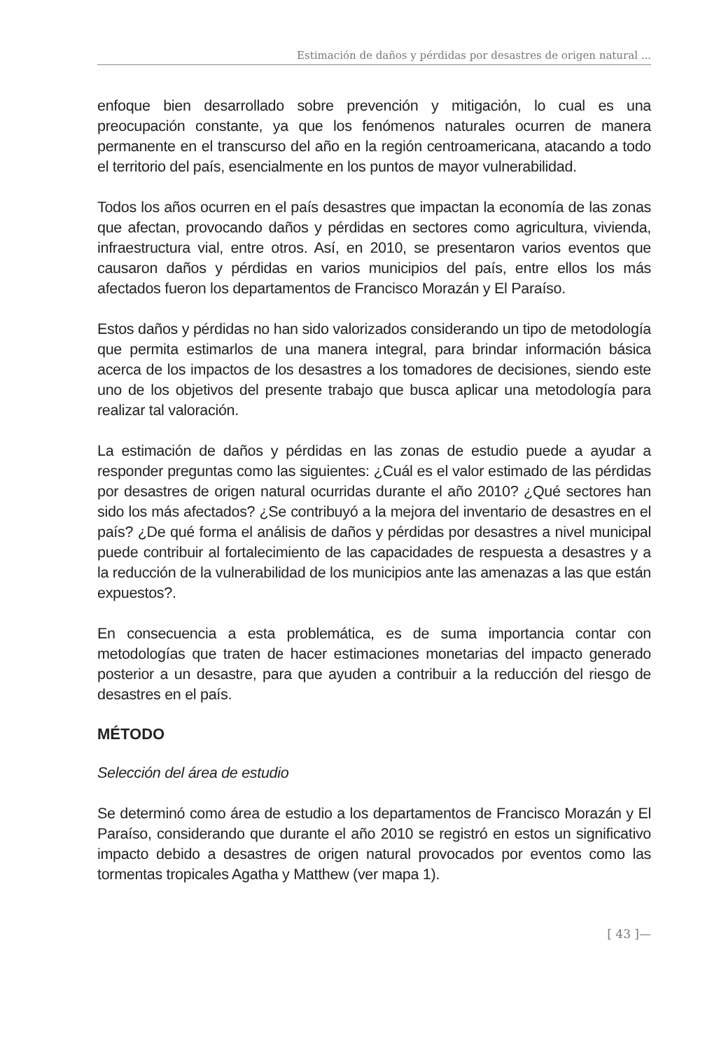Estimación de daños y pérdidas por desastres de origen natural ...
enfoque bien desarrollado sobre prevención y mitigación, lo cual es una preocupación constante, ya que los fenómenos naturales ocurren de manera permanente en el transcurso del año en la región centroamericana, atacando a todo el territorio del país, esencialmente en los puntos de mayor vulnerabilidad.
Todos los años ocurren en el país desastres que impactan la economía de las zonas que afectan, provocando daños y pérdidas en sectores como agricultura, vivienda, infraestructura vial, entre otros. Así, en 2010, se presentaron varios eventos que causaron daños y pérdidas en varios municipios del país, entre ellos los más afectados fueron los departamentos de Francisco Morazán y El Paraíso.
Estos daños y pérdidas no han sido valorizados considerando un tipo de metodología que permita estimarlos de una manera integral, para brindar información básica acerca de los impactos de los desastres a los tomadores de decisiones, siendo este uno de los objetivos del presente trabajo que busca aplicar una metodología para realizar tal valoración.
La estimación de daños y pérdidas en las zonas de estudio puede a ayudar a responder preguntas como las siguientes: ¿Cuál es el valor estimado de las pérdidas por desastres de origen natural ocurridas durante el año 2010? ¿Qué sectores han sido los más afectados? ¿Se contribuyó a la mejora del inventario de desastres en el país? ¿De qué forma el análisis de daños y pérdidas por desastres a nivel municipal puede contribuir al fortalecimiento de las capacidades de respuesta a desastres y a la reducción de la vulnerabilidad de los municipios ante las amenazas a las que están expuestos?.
En consecuencia a esta problemática, es de suma importancia contar con metodologías que traten de hacer estimaciones monetarias del impacto generado posterior a un desastre, para que ayuden a contribuir a la reducción del riesgo de desastres en el país.
MÉTODO
Selección del área de estudio
Se determinó como área de estudio a los departamentos de Francisco Morazán y El Paraíso, considerando que durante el año 2010 se registró en estos un significativo impacto debido a desastres de origen natural provocados por eventos como las tormentas tropicales Agatha y Matthew (ver mapa 1).
[ 43 ]—